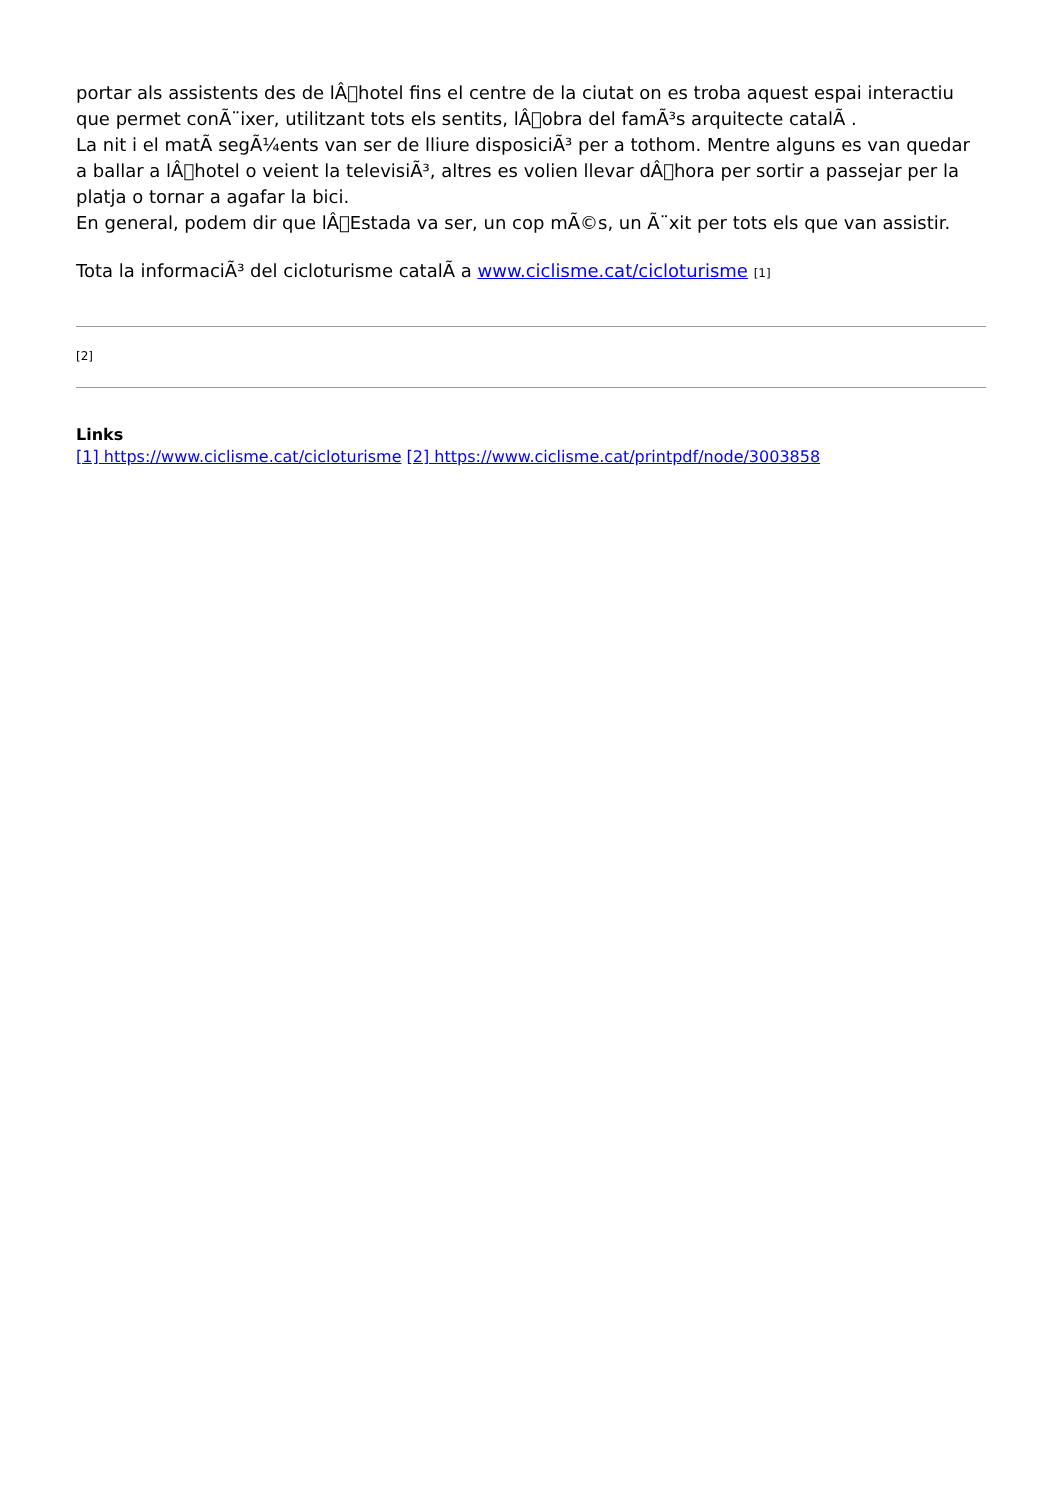portar als assistents des de lÂ􏰀hotel fins el centre de la ciutat on es troba aquest espai interactiu que permet conÃ¨ixer, utilitzant tots els sentits, lÂ􏰀obra del famÃ³s arquitecte catalÃ .
La nit i el matÃ segÃ¼ents van ser de lliure disposiciÃ³ per a tothom. Mentre alguns es van quedar a ballar a lÂ􏰀hotel o veient la televisiÃ³, altres es volien llevar dÂ􏰀hora per sortir a passejar per la platja o tornar a agafar la bici.
En general, podem dir que lÂ􏰀Estada va ser, un cop mÃ©s, un Ã¨xit per tots els que van assistir.
Tota la informaciÃ³ del cicloturisme catalÃ a www.ciclisme.cat/cicloturisme [1]
[2]
Links
[1] https://www.ciclisme.cat/cicloturisme [2] https://www.ciclisme.cat/printpdf/node/3003858